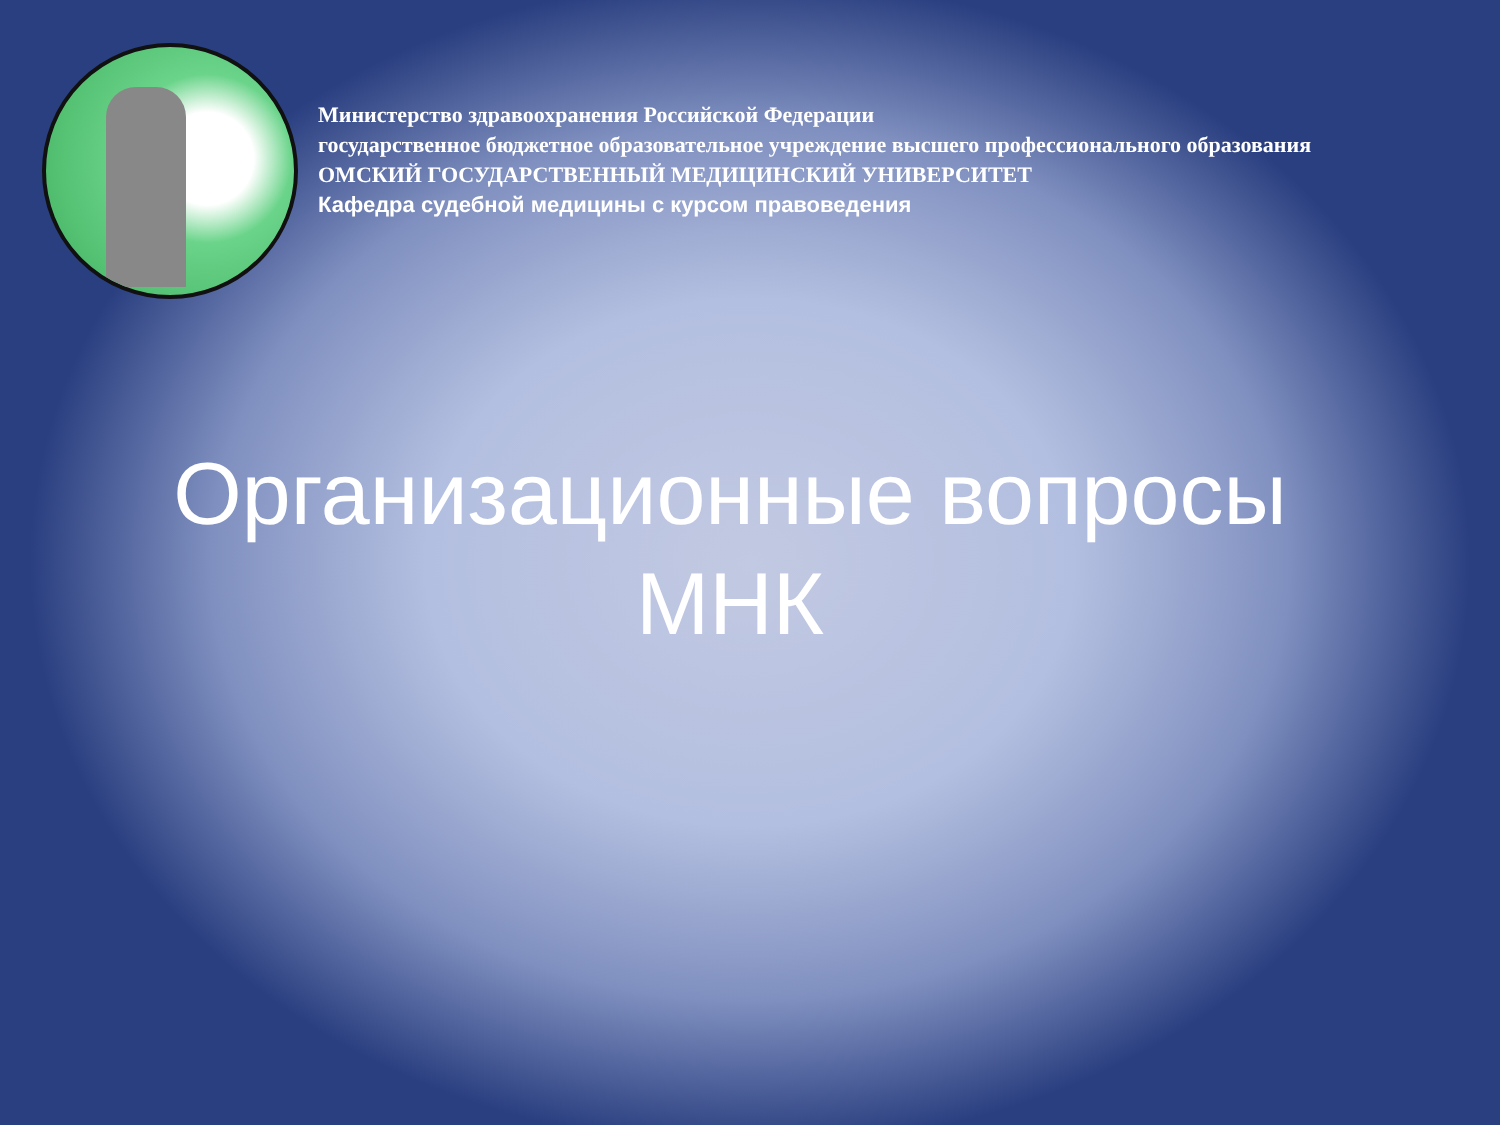Министерство здравоохранения Российской Федерации
государственное бюджетное образовательное учреждение высшего профессионального образования
ОМСКИЙ ГОСУДАРСТВЕННЫЙ МЕДИЦИНСКИЙ УНИВЕРСИТЕТ
Кафедра судебной медицины с курсом правоведения
Организационные вопросы
МНК